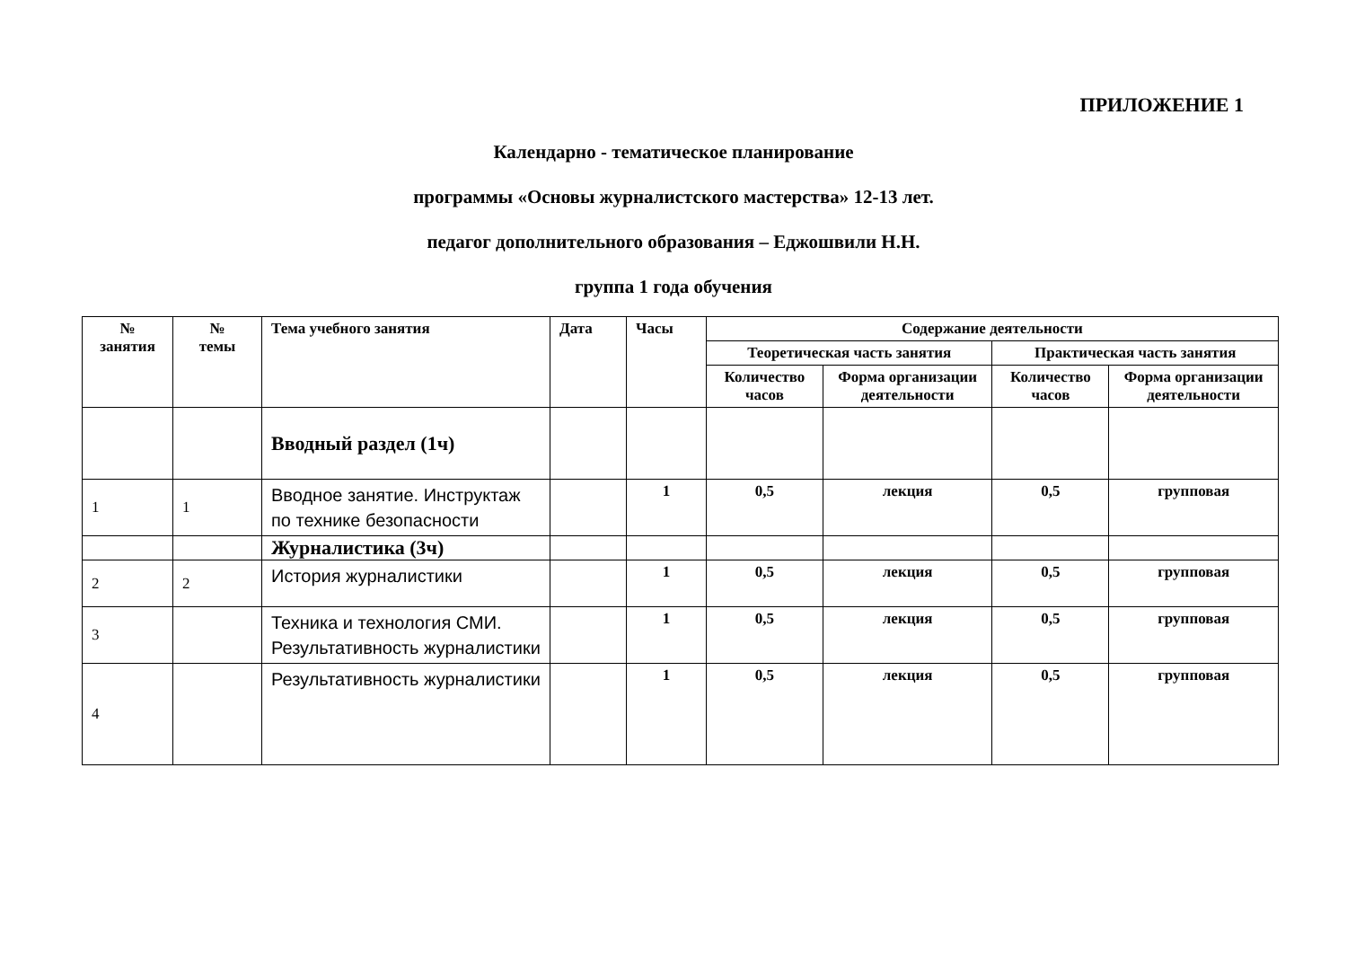ПРИЛОЖЕНИЕ 1
Календарно - тематическое планирование
программы «Основы журналистского мастерства» 12-13 лет.
педагог дополнительного образования – Еджошвили Н.Н.
группа 1 года обучения
| № занятия | № темы | Тема учебного занятия | Дата | Часы | Содержание деятельности | | | |
| --- | --- | --- | --- | --- | --- | --- | --- | --- |
| | | | | | Теоретическая часть занятия | | Практическая часть занятия | |
| | | | | | Количество часов | Форма организации деятельности | Количество часов | Форма организации деятельности |
| | | Вводный раздел (1ч) | | | | | | |
| 1 | 1 | Вводное занятие. Инструктаж по технике безопасности | | 1 | 0,5 | лекция | 0,5 | групповая |
| | | Журналистика (3ч) | | | | | | |
| 2 | 2 | История журналистики | | 1 | 0,5 | лекция | 0,5 | групповая |
| 3 | | Техника и технология СМИ. Результативность журналистики | | 1 | 0,5 | лекция | 0,5 | групповая |
| 4 | | Результативность журналистики | | 1 | 0,5 | лекция | 0,5 | групповая |